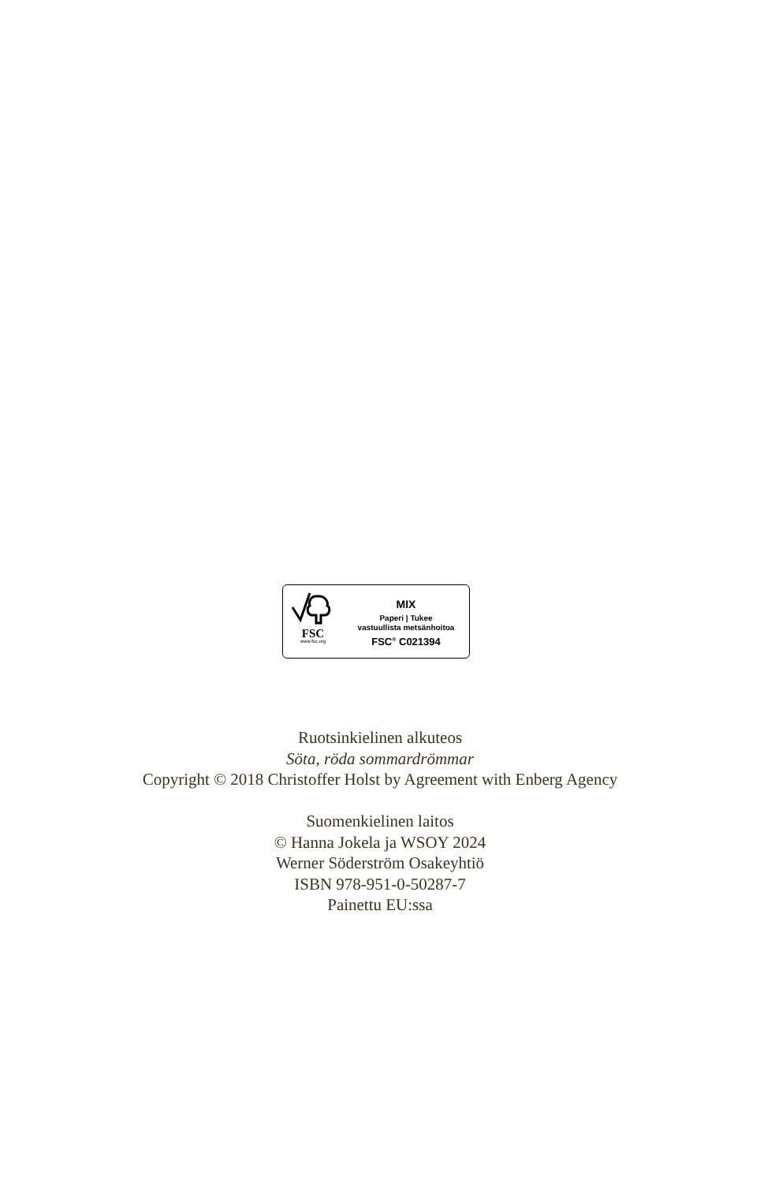FSC
www.fsc.org
MIX
Paperi | Tukee
vastuullista metsänhoitoa
FSC<sup>®</sup> C021394
Ruotsinkielinen alkuteos
Söta, röda sommardrömmar
Copyright © 2018 Christoffer Holst by Agreement with Enberg Agency
Suomenkielinen laitos
© Hanna Jokela ja WSOY 2024
Werner Söderström Osakeyhtiö
ISBN 978-951-0-50287-7
Painettu EU:ssa